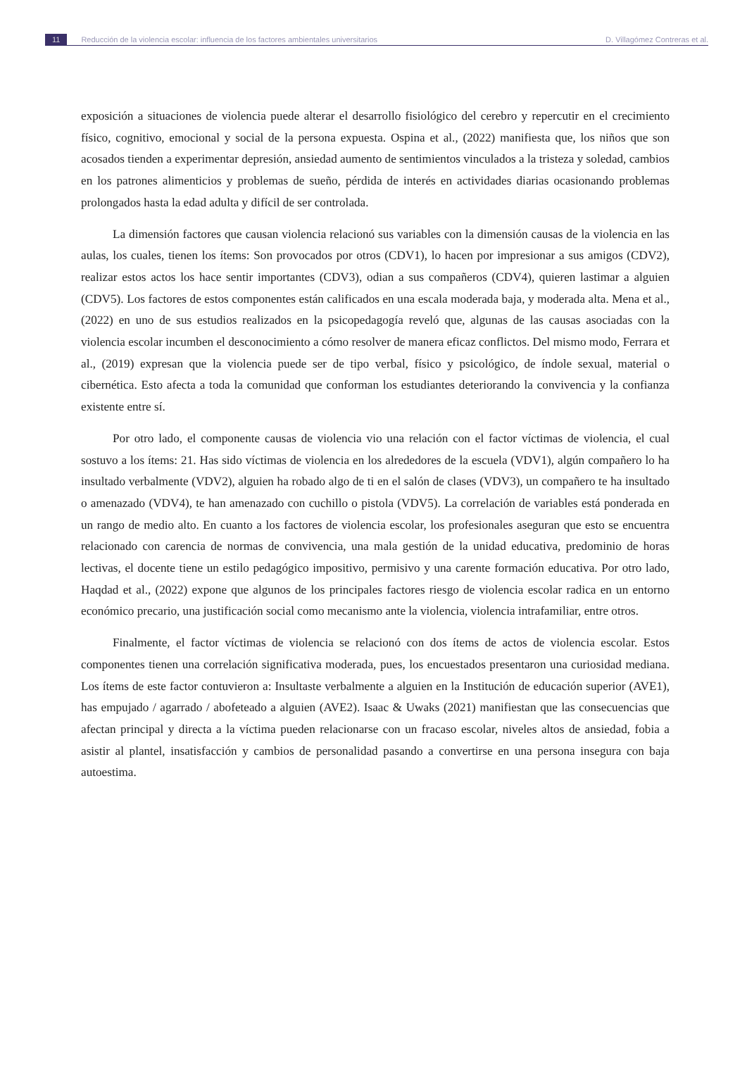11 Reducción de la violencia escolar: influencia de los factores ambientales universitarios D. Villagómez Contreras et al.
exposición a situaciones de violencia puede alterar el desarrollo fisiológico del cerebro y repercutir en el crecimiento físico, cognitivo, emocional y social de la persona expuesta. Ospina et al., (2022) manifiesta que, los niños que son acosados tienden a experimentar depresión, ansiedad aumento de sentimientos vinculados a la tristeza y soledad, cambios en los patrones alimenticios y problemas de sueño, pérdida de interés en actividades diarias ocasionando problemas prolongados hasta la edad adulta y difícil de ser controlada.
La dimensión factores que causan violencia relacionó sus variables con la dimensión causas de la violencia en las aulas, los cuales, tienen los ítems: Son provocados por otros (CDV1), lo hacen por impresionar a sus amigos (CDV2), realizar estos actos los hace sentir importantes (CDV3), odian a sus compañeros (CDV4), quieren lastimar a alguien (CDV5). Los factores de estos componentes están calificados en una escala moderada baja, y moderada alta. Mena et al., (2022) en uno de sus estudios realizados en la psicopedagogía reveló que, algunas de las causas asociadas con la violencia escolar incumben el desconocimiento a cómo resolver de manera eficaz conflictos. Del mismo modo, Ferrara et al., (2019) expresan que la violencia puede ser de tipo verbal, físico y psicológico, de índole sexual, material o cibernética. Esto afecta a toda la comunidad que conforman los estudiantes deteriorando la convivencia y la confianza existente entre sí.
Por otro lado, el componente causas de violencia vio una relación con el factor víctimas de violencia, el cual sostuvo a los ítems: 21. Has sido víctimas de violencia en los alrededores de la escuela (VDV1), algún compañero lo ha insultado verbalmente (VDV2), alguien ha robado algo de ti en el salón de clases (VDV3), un compañero te ha insultado o amenazado (VDV4), te han amenazado con cuchillo o pistola (VDV5). La correlación de variables está ponderada en un rango de medio alto. En cuanto a los factores de violencia escolar, los profesionales aseguran que esto se encuentra relacionado con carencia de normas de convivencia, una mala gestión de la unidad educativa, predominio de horas lectivas, el docente tiene un estilo pedagógico impositivo, permisivo y una carente formación educativa. Por otro lado, Haqdad et al., (2022) expone que algunos de los principales factores riesgo de violencia escolar radica en un entorno económico precario, una justificación social como mecanismo ante la violencia, violencia intrafamiliar, entre otros.
Finalmente, el factor víctimas de violencia se relacionó con dos ítems de actos de violencia escolar. Estos componentes tienen una correlación significativa moderada, pues, los encuestados presentaron una curiosidad mediana. Los ítems de este factor contuvieron a: Insultaste verbalmente a alguien en la Institución de educación superior (AVE1), has empujado / agarrado / abofeteado a alguien (AVE2). Isaac & Uwaks (2021) manifiestan que las consecuencias que afectan principal y directa a la víctima pueden relacionarse con un fracaso escolar, niveles altos de ansiedad, fobia a asistir al plantel, insatisfacción y cambios de personalidad pasando a convertirse en una persona insegura con baja autoestima.